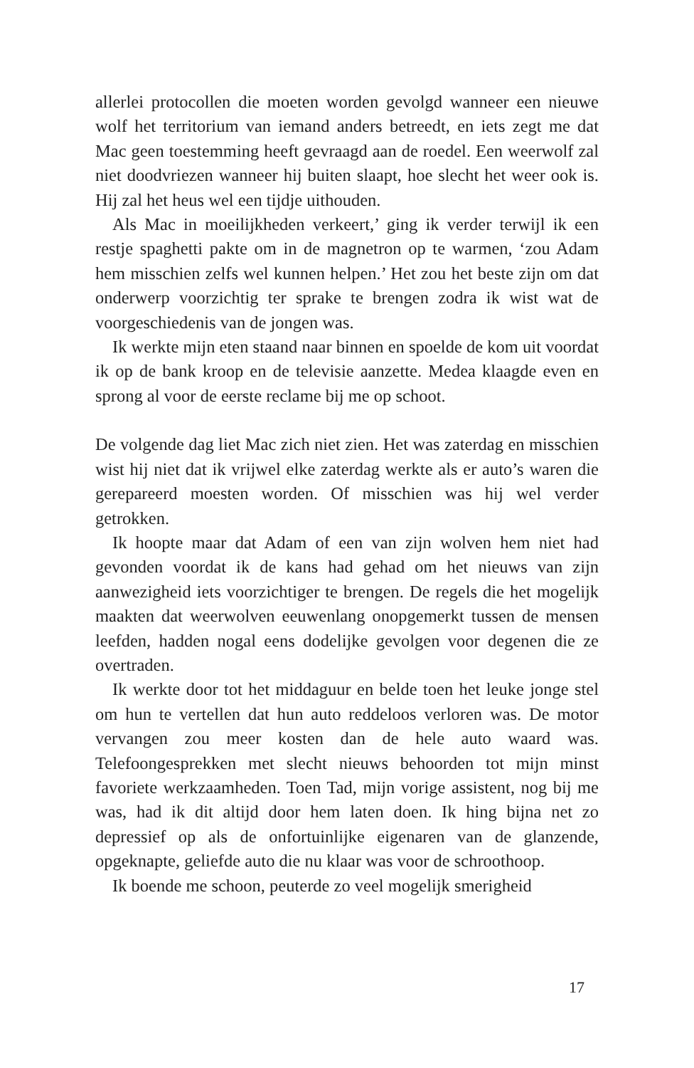allerlei protocollen die moeten worden gevolgd wanneer een nieuwe wolf het territorium van iemand anders betreedt, en iets zegt me dat Mac geen toestemming heeft gevraagd aan de roedel. Een weerwolf zal niet doodvriezen wanneer hij buiten slaapt, hoe slecht het weer ook is. Hij zal het heus wel een tijdje uithouden.
Als Mac in moeilijkheden verkeert,’ ging ik verder terwijl ik een restje spaghetti pakte om in de magnetron op te warmen, ‘zou Adam hem misschien zelfs wel kunnen helpen.’ Het zou het beste zijn om dat onderwerp voorzichtig ter sprake te brengen zodra ik wist wat de voorgeschiedenis van de jongen was.
Ik werkte mijn eten staand naar binnen en spoelde de kom uit voordat ik op de bank kroop en de televisie aanzette. Medea klaagde even en sprong al voor de eerste reclame bij me op schoot.
De volgende dag liet Mac zich niet zien. Het was zaterdag en misschien wist hij niet dat ik vrijwel elke zaterdag werkte als er auto’s waren die gerepareerd moesten worden. Of misschien was hij wel verder getrokken.
Ik hoopte maar dat Adam of een van zijn wolven hem niet had gevonden voordat ik de kans had gehad om het nieuws van zijn aanwezigheid iets voorzichtiger te brengen. De regels die het mogelijk maakten dat weerwolven eeuwenlang onopgemerkt tussen de mensen leefden, hadden nogal eens dodelijke gevolgen voor degenen die ze overtraden.
Ik werkte door tot het middaguur en belde toen het leuke jonge stel om hun te vertellen dat hun auto reddeloos verloren was. De motor vervangen zou meer kosten dan de hele auto waard was. Telefoongesprekken met slecht nieuws behoorden tot mijn minst favoriete werkzaamheden. Toen Tad, mijn vorige assistent, nog bij me was, had ik dit altijd door hem laten doen. Ik hing bijna net zo depressief op als de onfortuinlijke eigenaren van de glanzende, opgeknapte, geliefde auto die nu klaar was voor de schroothoop.
Ik boende me schoon, peuterde zo veel mogelijk smerigheid
17